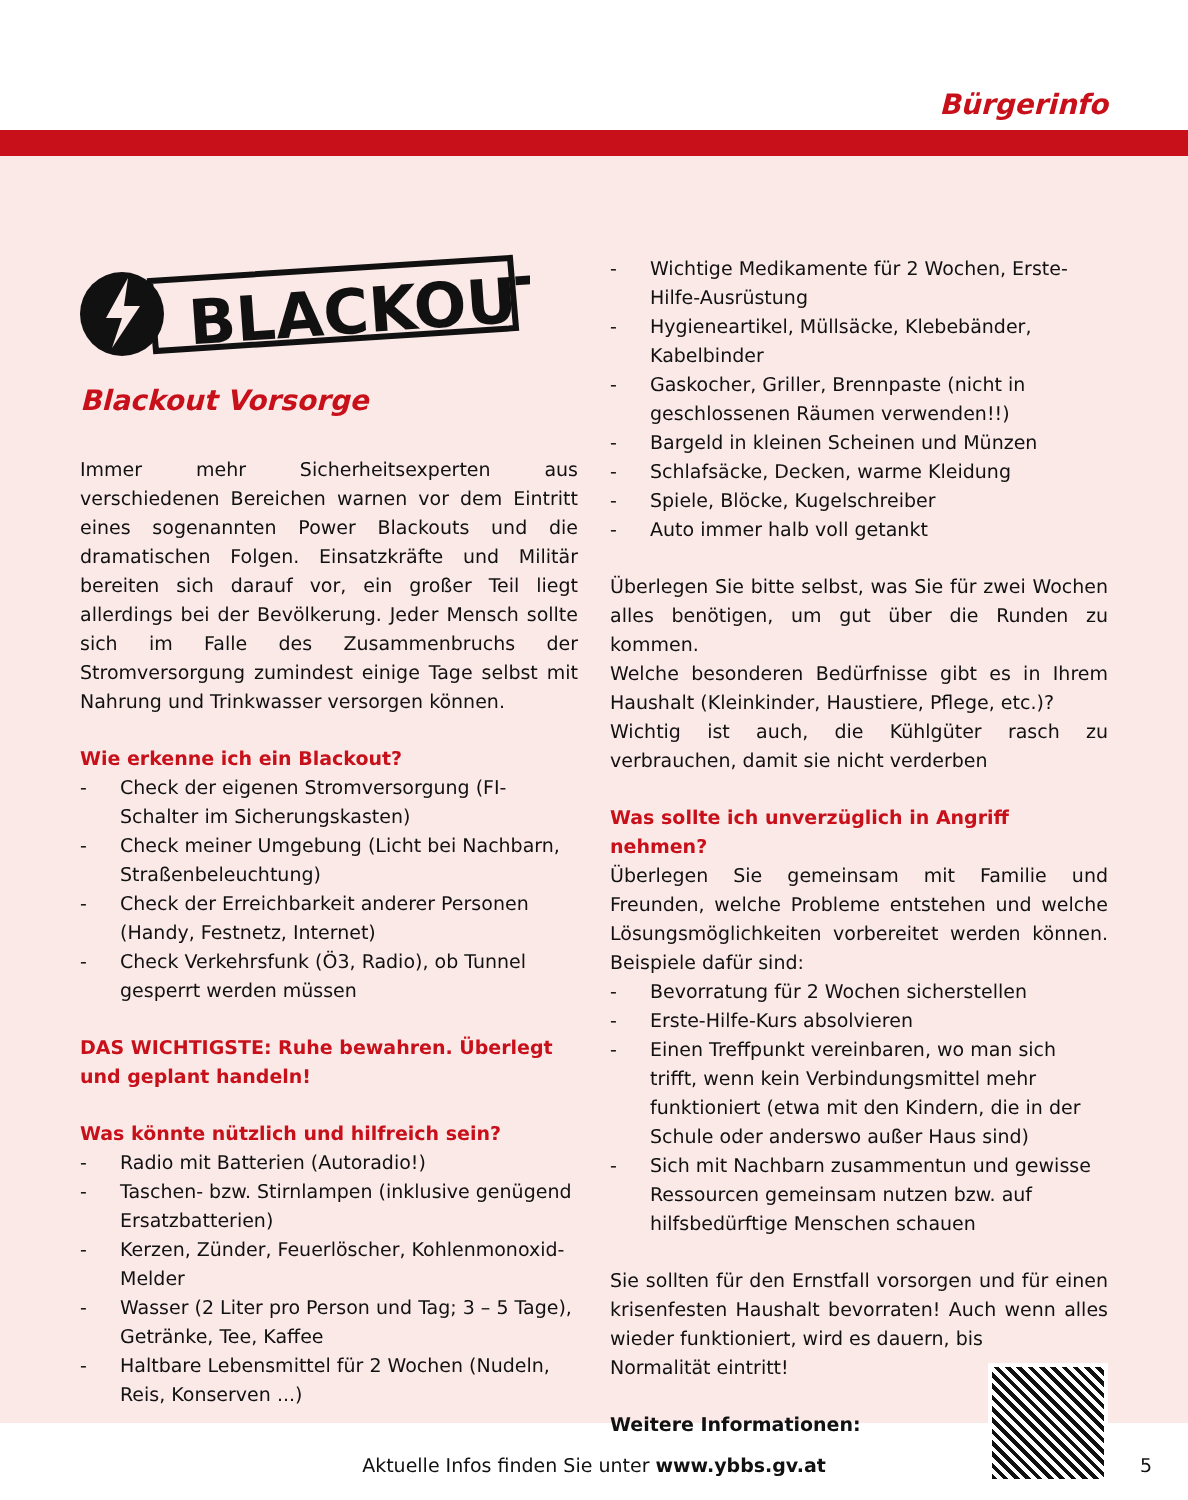Bürgerinfo
BLACKOUT
Blackout Vorsorge
Immer mehr Sicherheitsexperten aus verschiedenen Bereichen warnen vor dem Eintritt eines sogenannten Power Blackouts und die dramatischen Folgen. Einsatzkräfte und Militär bereiten sich darauf vor, ein großer Teil liegt allerdings bei der Bevölkerung. Jeder Mensch sollte sich im Falle des Zusammenbruchs der Stromversorgung zumindest einige Tage selbst mit Nahrung und Trinkwasser versorgen können.
Wie erkenne ich ein Blackout?
- Check der eigenen Stromversorgung (FI-Schalter im Sicherungskasten)
- Check meiner Umgebung (Licht bei Nachbarn, Straßenbeleuchtung)
- Check der Erreichbarkeit anderer Personen (Handy, Festnetz, Internet)
- Check Verkehrsfunk (Ö3, Radio), ob Tunnel gesperrt werden müssen
DAS WICHTIGSTE: Ruhe bewahren. Überlegt und geplant handeln!
Was könnte nützlich und hilfreich sein?
- Radio mit Batterien (Autoradio!)
- Taschen- bzw. Stirnlampen (inklusive genügend Ersatzbatterien)
- Kerzen, Zünder, Feuerlöscher, Kohlenmonoxid-Melder
- Wasser (2 Liter pro Person und Tag; 3 – 5 Tage), Getränke, Tee, Kaffee
- Haltbare Lebensmittel für 2 Wochen (Nudeln, Reis, Konserven ...)
- Wichtige Medikamente für 2 Wochen, Erste-Hilfe-Ausrüstung
- Hygieneartikel, Müllsäcke, Klebebänder, Kabelbinder
- Gaskocher, Griller, Brennpaste (nicht in geschlossenen Räumen verwenden!!)
- Bargeld in kleinen Scheinen und Münzen
- Schlafsäcke, Decken, warme Kleidung
- Spiele, Blöcke, Kugelschreiber
- Auto immer halb voll getankt
Überlegen Sie bitte selbst, was Sie für zwei Wochen alles benötigen, um gut über die Runden zu kommen.
Welche besonderen Bedürfnisse gibt es in Ihrem Haushalt (Kleinkinder, Haustiere, Pflege, etc.)?
Wichtig ist auch, die Kühlgüter rasch zu verbrauchen, damit sie nicht verderben
Was sollte ich unverzüglich in Angriff nehmen?
Überlegen Sie gemeinsam mit Familie und Freunden, welche Probleme entstehen und welche Lösungsmöglichkeiten vorbereitet werden können. Beispiele dafür sind:
- Bevorratung für 2 Wochen sicherstellen
- Erste-Hilfe-Kurs absolvieren
- Einen Treffpunkt vereinbaren, wo man sich trifft, wenn kein Verbindungsmittel mehr funktioniert (etwa mit den Kindern, die in der Schule oder anderswo außer Haus sind)
- Sich mit Nachbarn zusammentun und gewisse Ressourcen gemeinsam nutzen bzw. auf hilfsbedürftige Menschen schauen
Sie sollten für den Ernstfall vorsorgen und für einen krisenfesten Haushalt bevorraten! Auch wenn alles wieder funktioniert, wird es dauern, bis
Normalität eintritt!
Weitere Informationen:
Aktuelle Infos finden Sie unter www.ybbs.gv.at 5